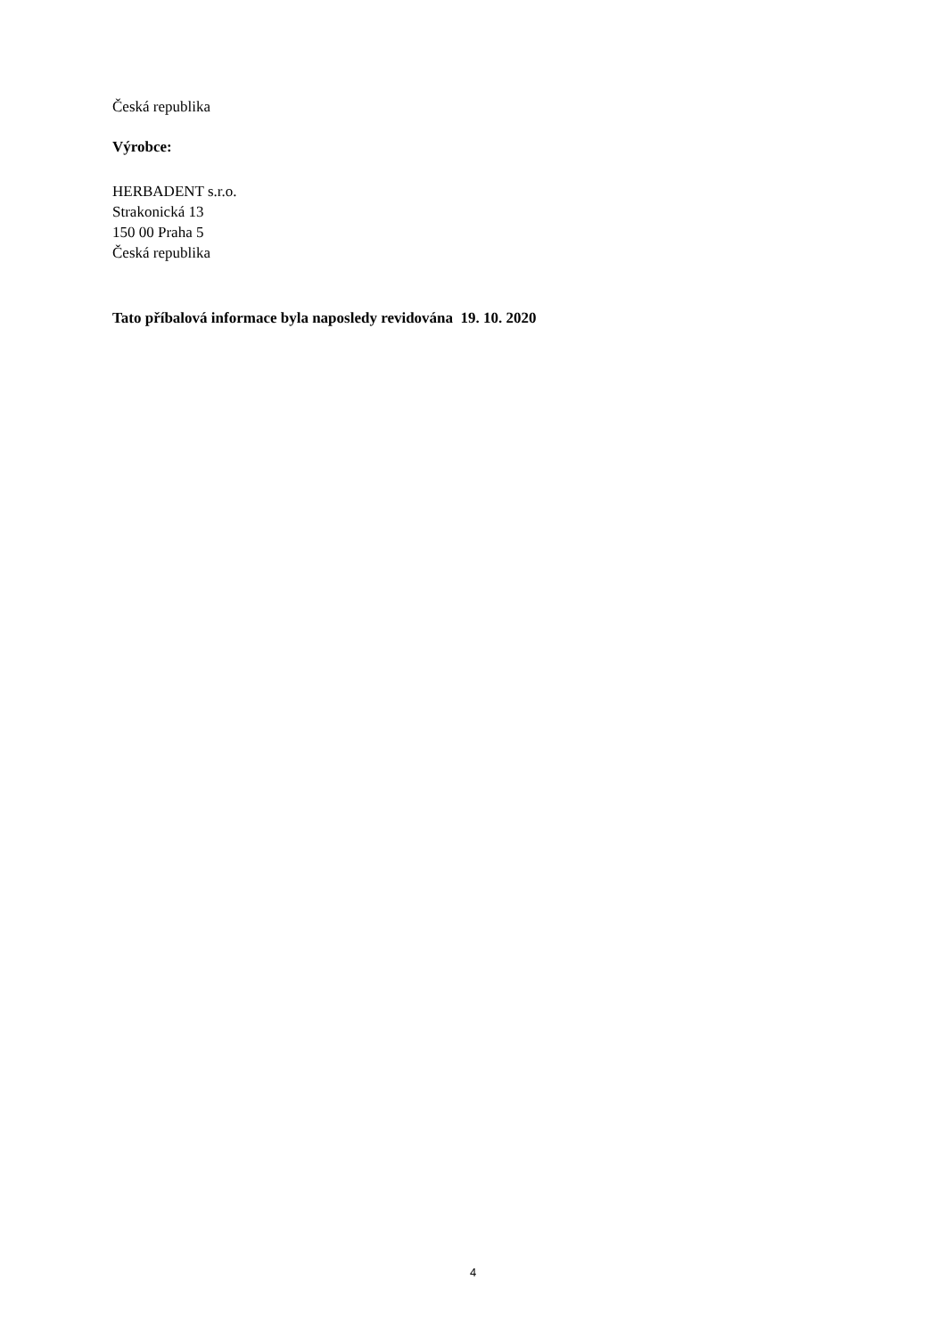Česká republika
Výrobce:
HERBADENT s.r.o.
Strakonická 13
150 00 Praha 5
Česká republika
Tato příbalová informace byla naposledy revidována 19. 10. 2020
4